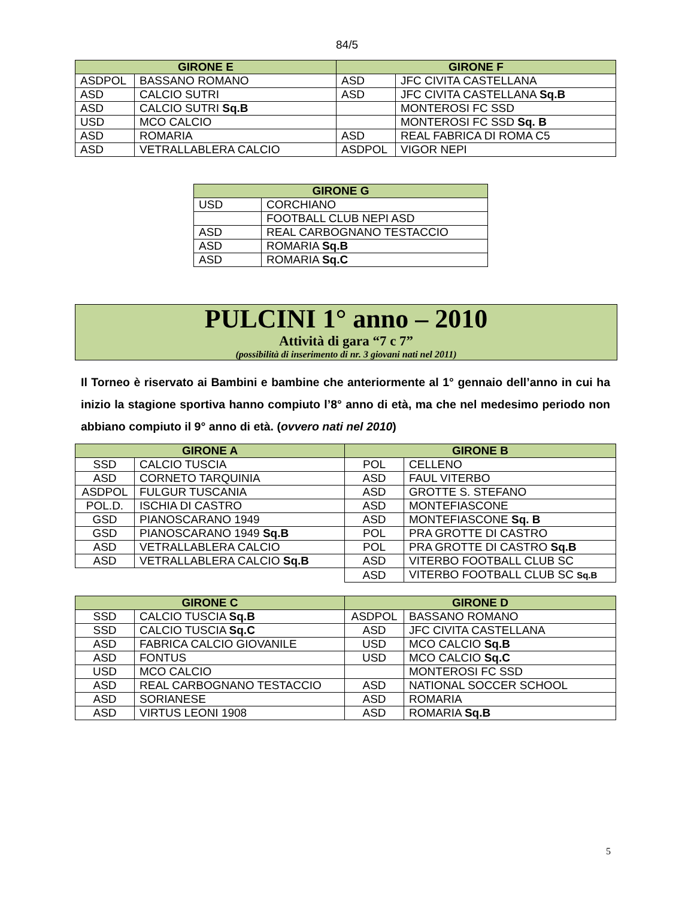84/5
| GIRONE E | | GIRONE F | |
| --- | --- | --- | --- |
| ASDPOL | BASSANO ROMANO | ASD | JFC CIVITA CASTELLANA |
| ASD | CALCIO SUTRI | ASD | JFC CIVITA CASTELLANA Sq.B |
| ASD | CALCIO SUTRI Sq.B | | MONTEROSI FC SSD |
| USD | MCO CALCIO | | MONTEROSI FC SSD Sq. B |
| ASD | ROMARIA | ASD | REAL FABRICA DI ROMA C5 |
| ASD | VETRALLABLERA CALCIO | ASDPOL | VIGOR NEPI |
| GIRONE G | |
| --- | --- |
| USD | CORCHIANO |
| | FOOTBALL CLUB NEPI ASD |
| ASD | REAL CARBOGNANO TESTACCIO |
| ASD | ROMARIA Sq.B |
| ASD | ROMARIA Sq.C |
PULCINI 1° anno – 2010
Attività di gara “7 c 7”
(possibilità di inserimento di nr. 3 giovani nati nel 2011)
Il Torneo è riservato ai Bambini e bambine che anteriormente al 1° gennaio dell’anno in cui ha inizio la stagione sportiva hanno compiuto l’8° anno di età, ma che nel medesimo periodo non abbiano compiuto il 9° anno di età. (ovvero nati nel 2010)
| GIRONE A | | GIRONE B | |
| --- | --- | --- | --- |
| SSD | CALCIO TUSCIA | POL | CELLENO |
| ASD | CORNETO TARQUINIA | ASD | FAUL VITERBO |
| ASDPOL | FULGUR TUSCANIA | ASD | GROTTE S. STEFANO |
| POL.D. | ISCHIA DI CASTRO | ASD | MONTEFIASCONE |
| GSD | PIANOSCARANO 1949 | ASD | MONTEFIASCONE Sq. B |
| GSD | PIANOSCARANO 1949 Sq.B | POL | PRA GROTTE DI CASTRO |
| ASD | VETRALLABLERA CALCIO | POL | PRA GROTTE DI CASTRO Sq.B |
| ASD | VETRALLABLERA CALCIO Sq.B | ASD | VITERBO FOOTBALL CLUB SC |
| | | ASD | VITERBO FOOTBALL CLUB SC Sq.B |
| GIRONE C | | GIRONE D | |
| --- | --- | --- | --- |
| SSD | CALCIO TUSCIA Sq.B | ASDPOL | BASSANO ROMANO |
| SSD | CALCIO TUSCIA Sq.C | ASD | JFC CIVITA CASTELLANA |
| ASD | FABRICA CALCIO GIOVANILE | USD | MCO CALCIO Sq.B |
| ASD | FONTUS | USD | MCO CALCIO Sq.C |
| USD | MCO CALCIO | | MONTEROSI FC SSD |
| ASD | REAL CARBOGNANO TESTACCIO | ASD | NATIONAL SOCCER SCHOOL |
| ASD | SORIANESE | ASD | ROMARIA |
| ASD | VIRTUS LEONI 1908 | ASD | ROMARIA Sq.B |
5